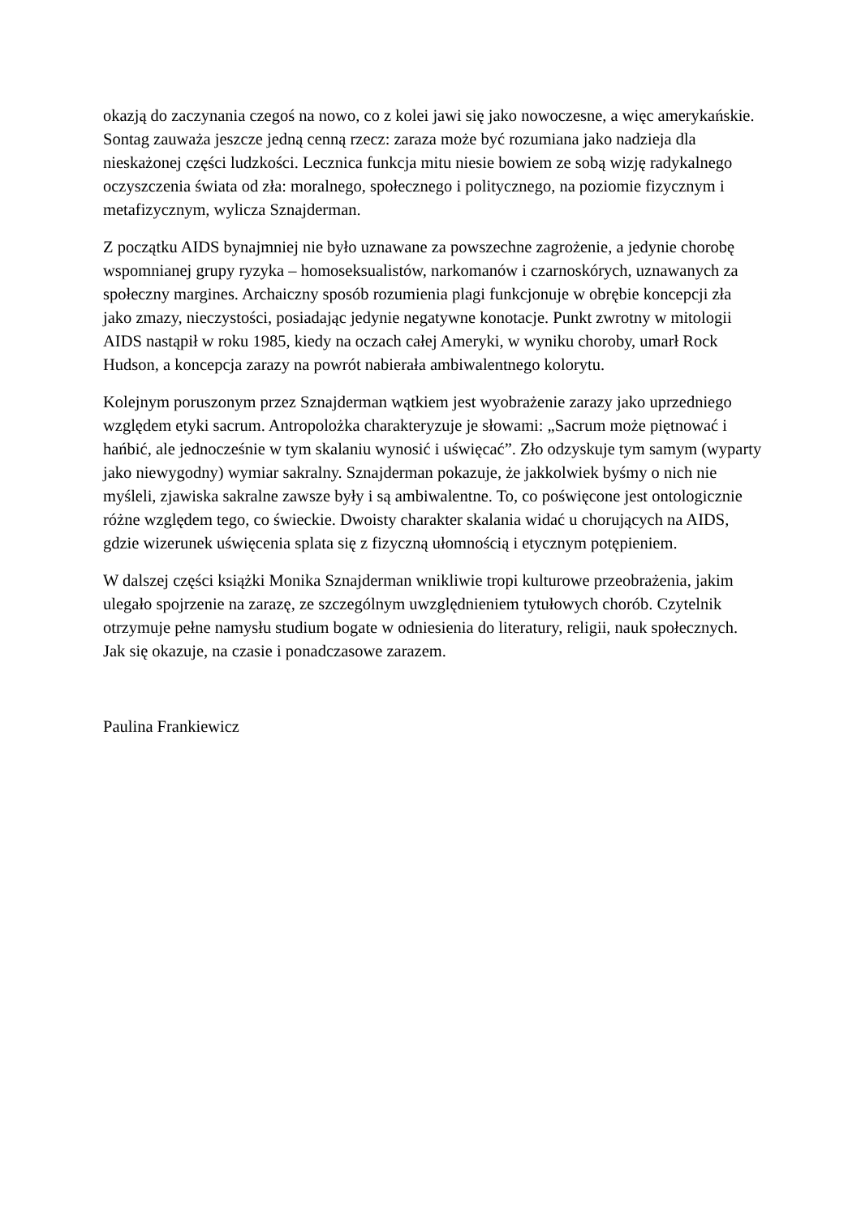okazją do zaczynania czegoś na nowo, co z kolei jawi się jako nowoczesne, a więc amerykańskie. Sontag zauważa jeszcze jedną cenną rzecz: zaraza może być rozumiana jako nadzieja dla nieskażonej części ludzkości. Lecznica funkcja mitu niesie bowiem ze sobą wizję radykalnego oczyszczenia świata od zła: moralnego, społecznego i politycznego, na poziomie fizycznym i metafizycznym, wylicza Sznajderman.
Z początku AIDS bynajmniej nie było uznawane za powszechne zagrożenie, a jedynie chorobę wspomnianej grupy ryzyka – homoseksualistów, narkomanów i czarnoskórych, uznawanych za społeczny margines. Archaiczny sposób rozumienia plagi funkcjonuje w obrębie koncepcji zła jako zmazy, nieczystości, posiadając jedynie negatywne konotacje. Punkt zwrotny w mitologii AIDS nastąpił w roku 1985, kiedy na oczach całej Ameryki, w wyniku choroby, umarł Rock Hudson, a koncepcja zarazy na powrót nabierała ambiwalentnego kolorytu.
Kolejnym poruszonym przez Sznajderman wątkiem jest wyobrażenie zarazy jako uprzedniego względem etyki sacrum. Antropolożka charakteryzuje je słowami: „Sacrum może piętnować i hańbić, ale jednocześnie w tym skalaniu wynosić i uświęcać”. Zło odzyskuje tym samym (wyparty jako niewygodny) wymiar sakralny. Sznajderman pokazuje, że jakkolwiek byśmy o nich nie myśleli, zjawiska sakralne zawsze były i są ambiwalentne. To, co poświęcone jest ontologicznie różne względem tego, co świeckie. Dwoisty charakter skalania widać u chorujących na AIDS, gdzie wizerunek uświęcenia splata się z fizyczną ułomnością i etycznym potępieniem.
W dalszej części książki Monika Sznajderman wnikliwie tropi kulturowe przeobrażenia, jakim ulegało spojrzenie na zarazę, ze szczególnym uwzględnieniem tytułowych chorób. Czytelnik otrzymuje pełne namysłu studium bogate w odniesienia do literatury, religii, nauk społecznych. Jak się okazuje, na czasie i ponadczasowe zarazem.
Paulina Frankiewicz